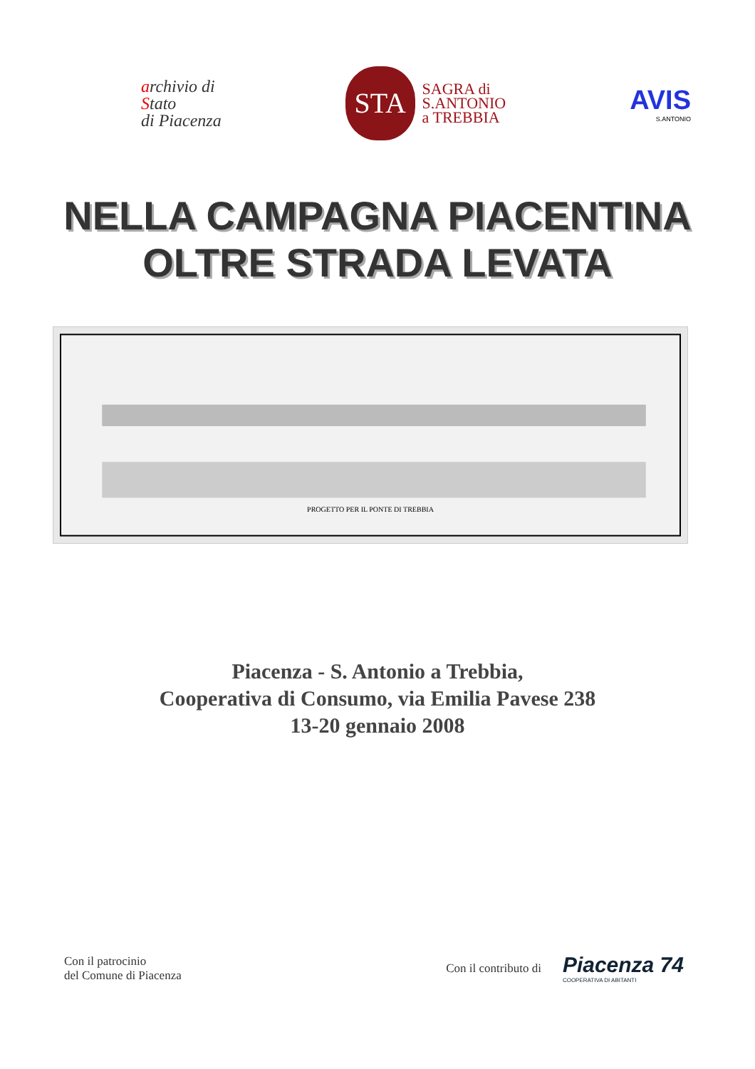archivio di
Stato
di Piacenza
STA
SAGRA di
S.ANTONIO
a TREBBIA
AVIS
S.ANTONIO
NELLA CAMPAGNA PIACENTINA
OLTRE STRADA LEVATA
PROGETTO PER IL PONTE DI TREBBIA
Piacenza - S. Antonio a Trebbia,
Cooperativa di Consumo, via Emilia Pavese 238
13-20 gennaio 2008
Con il patrocinio
del Comune di Piacenza
Con il contributo di
Piacenza 74
COOPERATIVA DI ABITANTI